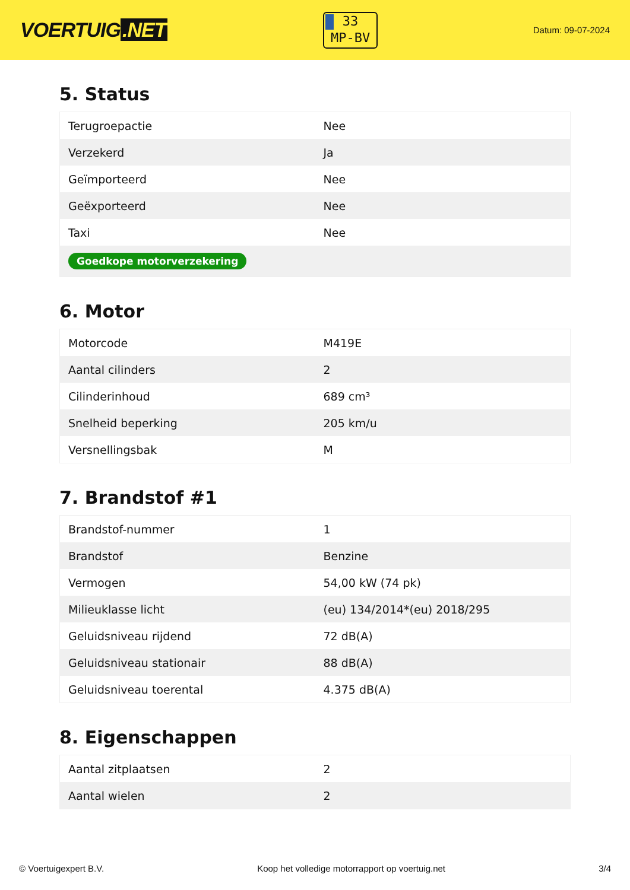VOERTUIG.NET
33
MP-BV
Datum: 09-07-2024
5. Status
| Terugroepactie | Nee |
| Verzekerd | Ja |
| Geïmporteerd | Nee |
| Geëxporteerd | Nee |
| Taxi | Nee |
| Goedkope motorverzekering | |
6. Motor
| Motorcode | M419E |
| Aantal cilinders | 2 |
| Cilinderinhoud | 689 cm³ |
| Snelheid beperking | 205 km/u |
| Versnellingsbak | M |
7. Brandstof #1
| Brandstof-nummer | 1 |
| Brandstof | Benzine |
| Vermogen | 54,00 kW (74 pk) |
| Milieuklasse licht | (eu) 134/2014*(eu) 2018/295 |
| Geluidsniveau rijdend | 72 dB(A) |
| Geluidsniveau stationair | 88 dB(A) |
| Geluidsniveau toerental | 4.375 dB(A) |
8. Eigenschappen
| Aantal zitplaatsen | 2 |
| Aantal wielen | 2 |
© Voertuigexpert B.V. Koop het volledige motorrapport op voertuig.net 3/4